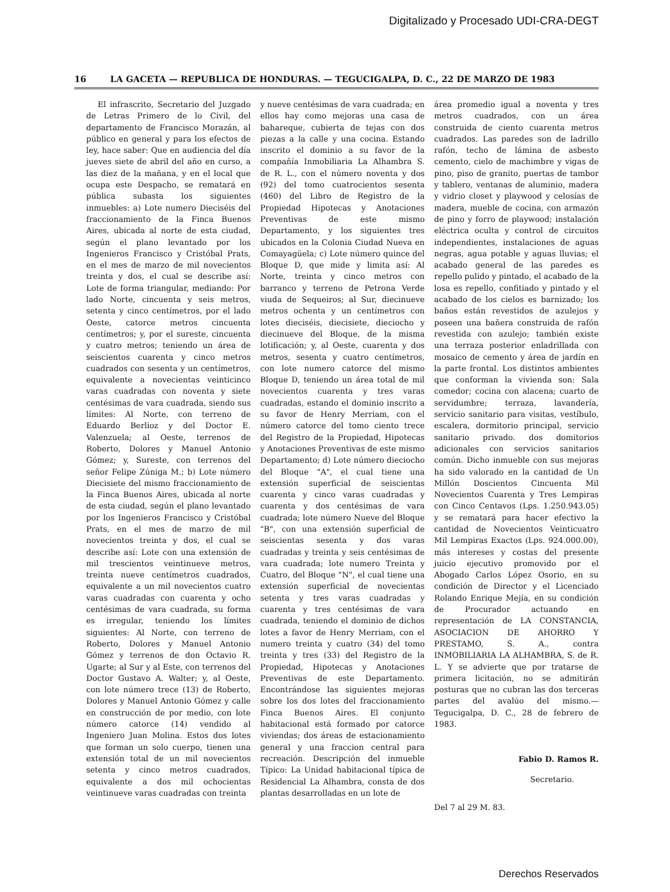Digitalizado y Procesado UDI-CRA-DEGT
16 LA GACETA — REPUBLICA DE HONDURAS. — TEGUCIGALPA, D. C., 22 DE MARZO DE 1983
El infrascrito, Secretario del Juzgado de Letras Primero de lo Civil, del departamento de Francisco Morazán, al público en general y para los efectos de ley, hace saber: Que en audiencia del día jueves siete de abril del año en curso, a las diez de la mañana, y en el local que ocupa este Despacho, se rematará en pública subasta los siguientes inmuebles: a) Lote numero Dieciséis del fraccionamiento de la Finca Buenos Aires, ubicada al norte de esta ciudad, según el plano levantado por los Ingenieros Francisco y Cristóbal Prats, en el mes de marzo de mil novecientos treinta y dos, el cual se describe así: Lote de forma triangular, mediando: Por lado Norte, cincuenta y seis metros, setenta y cinco centímetros, por el lado Oeste, catorce metros cincuenta centímetros; y, por el sureste, cincuenta y cuatro metros; teniendo un área de seiscientos cuarenta y cinco metros cuadrados con sesenta y un centímetros, equivalente a novecientas veinticinco varas cuadradas con noventa y siete centésimas de vara cuadrada, siendo sus límites: Al Norte, con terreno de Eduardo Berlioz y del Doctor E. Valenzuela; al Oeste, terrenos de Roberto, Dolores y Manuel Antonio Gómez; y, Sureste, con terrenos del señor Felipe Zúniga M.; b) Lote número Diecisiete del mismo fraccionamiento de la Finca Buenos Aires, ubicada al norte de esta ciudad, según el plano levantado por los Ingenieros Francisco y Cristóbal Prats, en el mes de marzo de mil novecientos treinta y dos, el cual se describe así: Lote con una extensión de mil trescientos veintinueve metros, treinta nueve centímetros cuadrados, equivalente a un mil novecientos cuatro varas cuadradas con cuarenta y ocho centésimas de vara cuadrada, su forma es irregular, teniendo los límites siguientes: Al Norte, con terreno de Roberto, Dolores y Manuel Antonio Gómez y terrenos de don Octavio R. Ugarte; al Sur y al Este, con terrenos del Doctor Gustavo A. Walter; y, al Oeste, con lote número trece (13) de Roberto, Dolores y Manuel Antonio Gómez y calle en construcción de por medio, con lote número catorce (14) vendido al Ingeniero Juan Molina. Estos dos lotes que forman un solo cuerpo, tienen una extensión total de un mil novecientos setenta y cinco metros cuadrados, equivalente a dos mil ochocientas veintinueve varas cuadradas con treinta
y nueve centésimas de vara cuadrada; en ellos hay como mejoras una casa de bahareque, cubierta de tejas con dos piezas a la calle y una cocina. Estando inscrito el dominio a su favor de la compañía Inmobiliaria La Alhambra S. de R. L., con el número noventa y dos (92) del tomo cuatrocientos sesenta (460) del Libro de Registro de la Propiedad Hipotecas y Anotaciones Preventivas de este mismo Departamento, y los siguientes tres ubicados en la Colonia Ciudad Nueva en Comayagüela; c) Lote número quince del Bloque D, que mide y limita así: Al Norte, treinta y cinco metros con barranco y terreno de Petrona Verde viuda de Sequeiros; al Sur, diecinueve metros ochenta y un centímetros con lotes dieciséis, diecisiete, dieciocho y diecinueve del Bloque, de la misma lotificación; y, al Oeste, cuarenta y dos metros, sesenta y cuatro centímetros, con lote numero catorce del mismo Bloque D, teniendo un área total de mil novecientos cuarenta y tres varas cuadradas, estando el dominio inscrito a su favor de Henry Merriam, con el número catorce del tomo ciento trece del Registro de la Propiedad, Hipotecas y Anotaciones Preventivas de este mismo Departamento; d) Lote número dieciocho del Bloque "A", el cual tiene una extensión superficial de seiscientas cuarenta y cinco varas cuadradas y cuarenta y dos centésimas de vara cuadrada; lote número Nueve del Bloque "B", con una extensión superficial de seiscientas sesenta y dos varas cuadradas y treinta y seis centésimas de vara cuadrada; lote numero Treinta y Cuatro, del Bloque "N", el cual tiene una extensión superficial de novecientas setenta y tres varas cuadradas y cuarenta y tres centésimas de vara cuadrada, teniendo el dominio de dichos lotes a favor de Henry Merriam, con el numero treinta y cuatro (34) del tomo treinta y tres (33) del Registro de la Propiedad, Hipotecas y Anotaciones Preventivas de este Departamento. Encontrándose las siguientes mejoras sobre los dos lotes del fraccionamiento Finca Buenos Aires. El conjunto habitacional está formado por catorce viviendas; dos áreas de estacionamiento general y una fraccion central para recreación. Descripción del inmueble Típico: La Unidad habitacional típica de Residencial La Alhambra, consta de dos plantas desarrolladas en un lote de
área promedio igual a noventa y tres metros cuadrados, con un área construida de ciento cuarenta metros cuadrados. Las paredes son de ladrillo rafón, techo de lámina de asbesto cemento, cielo de machimbre y vigas de pino, piso de granito, puertas de tambor y tablero, ventanas de aluminio, madera y vidrio closet y playwood y celosías de madera, mueble de cocina, con armazón de pino y forro de playwood; instalación eléctrica oculta y control de circuitos independientes, instalaciones de aguas negras, agua potable y aguas lluvias; el acabado general de las paredes es repello pulido y pintado, el acabado de la losa es repello, confitiado y pintado y el acabado de los cielos es barnizado; los baños están revestidos de azulejos y poseen una bañera construida de rafón revestida con azulejo; también existe una terraza posterior enladrillada con mosaico de cemento y área de jardín en la parte frontal. Los distintos ambientes que conforman la vivienda son: Sala comedor; cocina con alacena; cuarto de servidumbre; terraza, lavandería, servicio sanitario para visitas, vestíbulo, escalera, dormitorio principal, servicio sanitario privado. dos domitorios adicionales con servicios sanitarios común. Dicho inmueble con sus mejoras ha sido valorado en la cantidad de Un Millón Doscientos Cincuenta Mil Novecientos Cuarenta y Tres Lempiras con Cinco Centavos (Lps. 1.250.943.05) y se rematará para hacer efectivo la cantidad de Novecientos Veinticuatro Mil Lempiras Exactos (Lps. 924.000.00), más intereses y costas del presente juicio ejecutivo promovido por el Abogado Carlos López Osorio, en su condición de Director y el Licenciado Rolando Enrique Mejía, en su condición de Procurador actuando en representación de LA CONSTANCIA, ASOCIACION DE AHORRO Y PRESTAMO, S. A., contra INMOBILIARIA LA ALHAMBRA, S. de R. L. Y se advierte que por tratarse de primera licitación, no se admitirán posturas que no cubran las dos terceras partes del avalúo del mismo.—Tegucigalpa, D. C., 28 de febrero de 1983.
Fabio D. Ramos R.
Secretario.
Del 7 al 29 M. 83.
Derechos Reservados